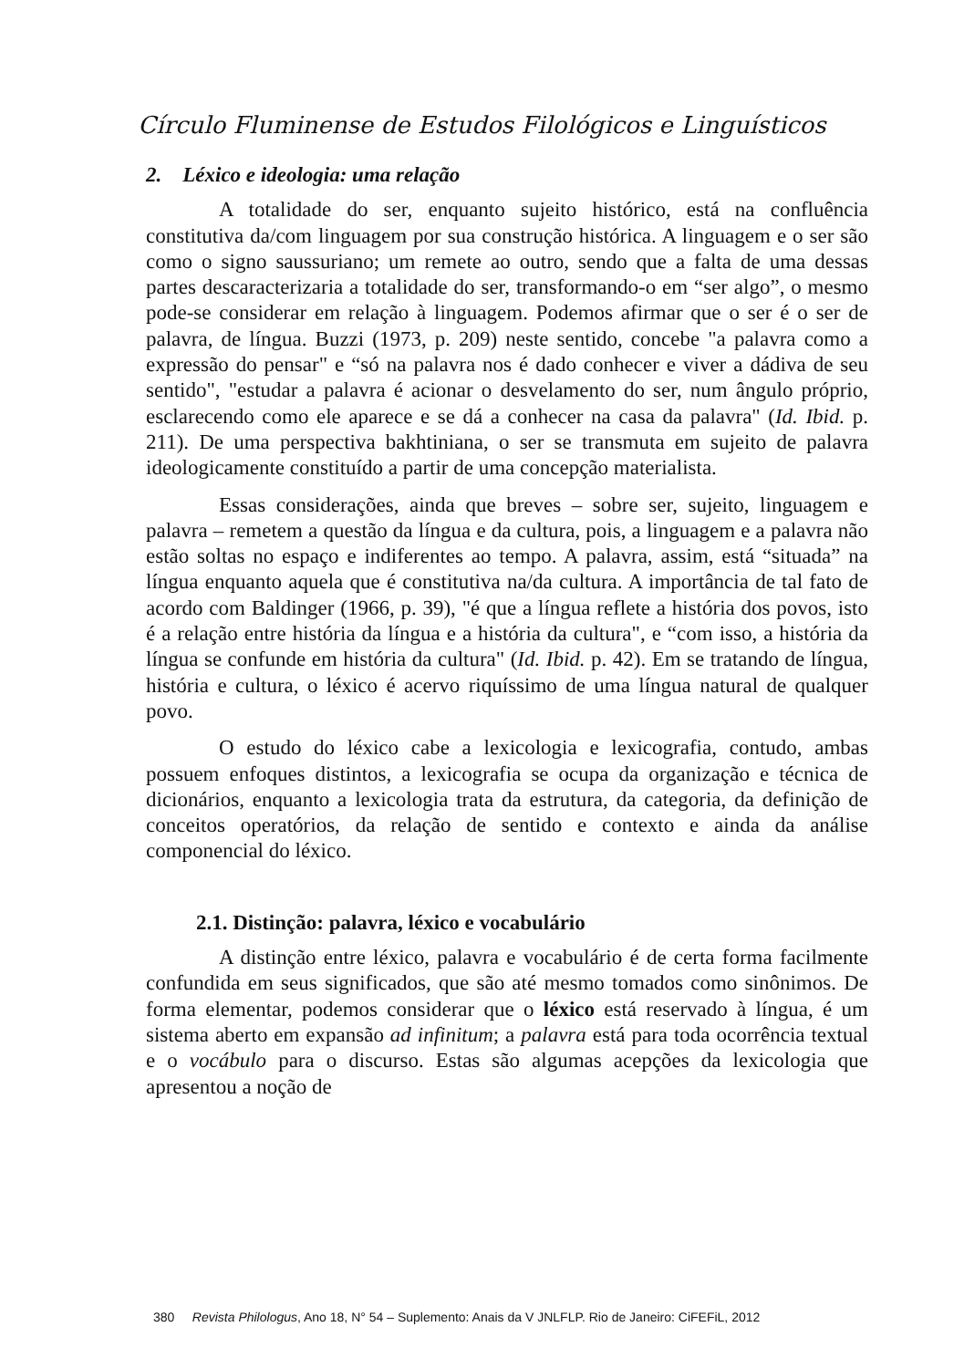Círculo Fluminense de Estudos Filológicos e Linguísticos
2. Léxico e ideologia: uma relação
A totalidade do ser, enquanto sujeito histórico, está na confluência constitutiva da/com linguagem por sua construção histórica. A linguagem e o ser são como o signo saussuriano; um remete ao outro, sendo que a falta de uma dessas partes descaracterizaria a totalidade do ser, transformando-o em “ser algo”, o mesmo pode-se considerar em relação à linguagem. Podemos afirmar que o ser é o ser de palavra, de língua. Buzzi (1973, p. 209) neste sentido, concebe "a palavra como a expressão do pensar" e “só na palavra nos é dado conhecer e viver a dádiva de seu sentido", "estudar a palavra é acionar o desvelamento do ser, num ângulo próprio, esclarecendo como ele aparece e se dá a conhecer na casa da palavra" (Id. Ibid. p. 211). De uma perspectiva bakhtiniana, o ser se transmuta em sujeito de palavra ideologicamente constituído a partir de uma concepção materialista.
Essas considerações, ainda que breves – sobre ser, sujeito, linguagem e palavra – remetem a questão da língua e da cultura, pois, a linguagem e a palavra não estão soltas no espaço e indiferentes ao tempo. A palavra, assim, está “situada” na língua enquanto aquela que é constitutiva na/da cultura. A importância de tal fato de acordo com Baldinger (1966, p. 39), "é que a língua reflete a história dos povos, isto é a relação entre história da língua e a história da cultura", e “com isso, a história da língua se confunde em história da cultura" (Id. Ibid. p. 42). Em se tratando de língua, história e cultura, o léxico é acervo riquíssimo de uma língua natural de qualquer povo.
O estudo do léxico cabe a lexicologia e lexicografia, contudo, ambas possuem enfoques distintos, a lexicografia se ocupa da organização e técnica de dicionários, enquanto a lexicologia trata da estrutura, da categoria, da definição de conceitos operatórios, da relação de sentido e contexto e ainda da análise componencial do léxico.
2.1. Distinção: palavra, léxico e vocabulário
A distinção entre léxico, palavra e vocabulário é de certa forma facilmente confundida em seus significados, que são até mesmo tomados como sinônimos. De forma elementar, podemos considerar que o léxico está reservado à língua, é um sistema aberto em expansão ad infinitum; a palavra está para toda ocorrência textual e o vocábulo para o discurso. Estas são algumas acepções da lexicologia que apresentou a noção de
380 Revista Philologus, Ano 18, N° 54 – Suplemento: Anais da V JNLFLP. Rio de Janeiro: CiFEFiL, 2012